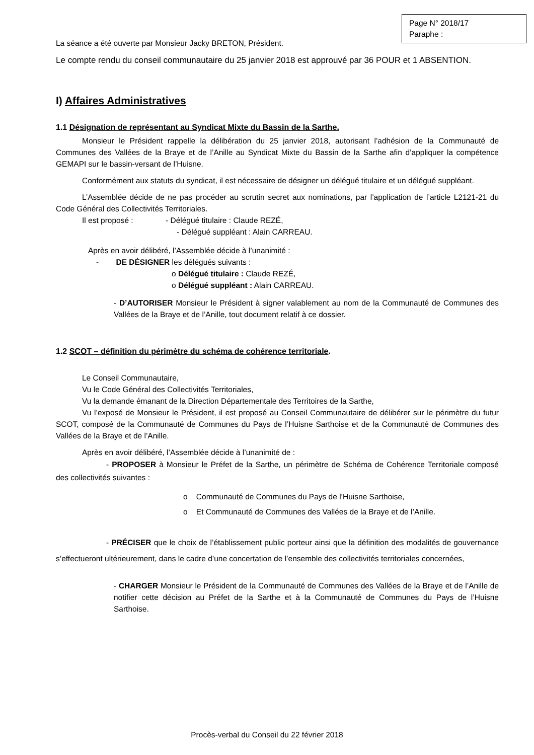Page N° 2018/17
Paraphe :
La séance a été ouverte par Monsieur Jacky BRETON, Président.
Le compte rendu du conseil communautaire du 25 janvier 2018 est approuvé par 36 POUR et 1 ABSENTION.
I) Affaires Administratives
1.1 Désignation de représentant au Syndicat Mixte du Bassin de la Sarthe.
Monsieur le Président rappelle la délibération du 25 janvier 2018, autorisant l’adhésion de la Communauté de Communes des Vallées de la Braye et de l’Anille au Syndicat Mixte du Bassin de la Sarthe afin d’appliquer la compétence GEMAPI sur le bassin-versant de l’Huisne.
Conformément aux statuts du syndicat, il est nécessaire de désigner un délégué titulaire et un délégué suppléant.
L’Assemblée décide de ne pas procéder au scrutin secret aux nominations, par l’application de l’article L2121-21 du Code Général des Collectivités Territoriales.
Il est proposé : - Délégué titulaire : Claude REZÉ,
- Délégué suppléant : Alain CARREAU.
Après en avoir délibéré, l’Assemblée décide à l’unanimité :
- DE DÉSIGNER les délégués suivants :
o Délégué titulaire : Claude REZÉ,
o Délégué suppléant : Alain CARREAU.
- D’AUTORISER Monsieur le Président à signer valablement au nom de la Communauté de Communes des Vallées de la Braye et de l’Anille, tout document relatif à ce dossier.
1.2 SCOT – définition du périmètre du schéma de cohérence territoriale.
Le Conseil Communautaire,
Vu le Code Général des Collectivités Territoriales,
Vu la demande émanant de la Direction Départementale des Territoires de la Sarthe,
Vu l’exposé de Monsieur le Président, il est proposé au Conseil Communautaire de délibérer sur le périmètre du futur SCOT, composé de la Communauté de Communes du Pays de l’Huisne Sarthoise et de la Communauté de Communes des Vallées de la Braye et de l’Anille.
Après en avoir délibéré, l’Assemblée décide à l’unanimité de :
- PROPOSER à Monsieur le Préfet de la Sarthe, un périmètre de Schéma de Cohérence Territoriale composé des collectivités suivantes :
o Communauté de Communes du Pays de l’Huisne Sarthoise,
o Et Communauté de Communes des Vallées de la Braye et de l’Anille.
- PRÉCISER que le choix de l’établissement public porteur ainsi que la définition des modalités de gouvernance s’effectueront ultérieurement, dans le cadre d’une concertation de l’ensemble des collectivités territoriales concernées,
- CHARGER Monsieur le Président de la Communauté de Communes des Vallées de la Braye et de l’Anille de notifier cette décision au Préfet de la Sarthe et à la Communauté de Communes du Pays de l’Huisne Sarthoise.
Procès-verbal du Conseil du 22 février 2018